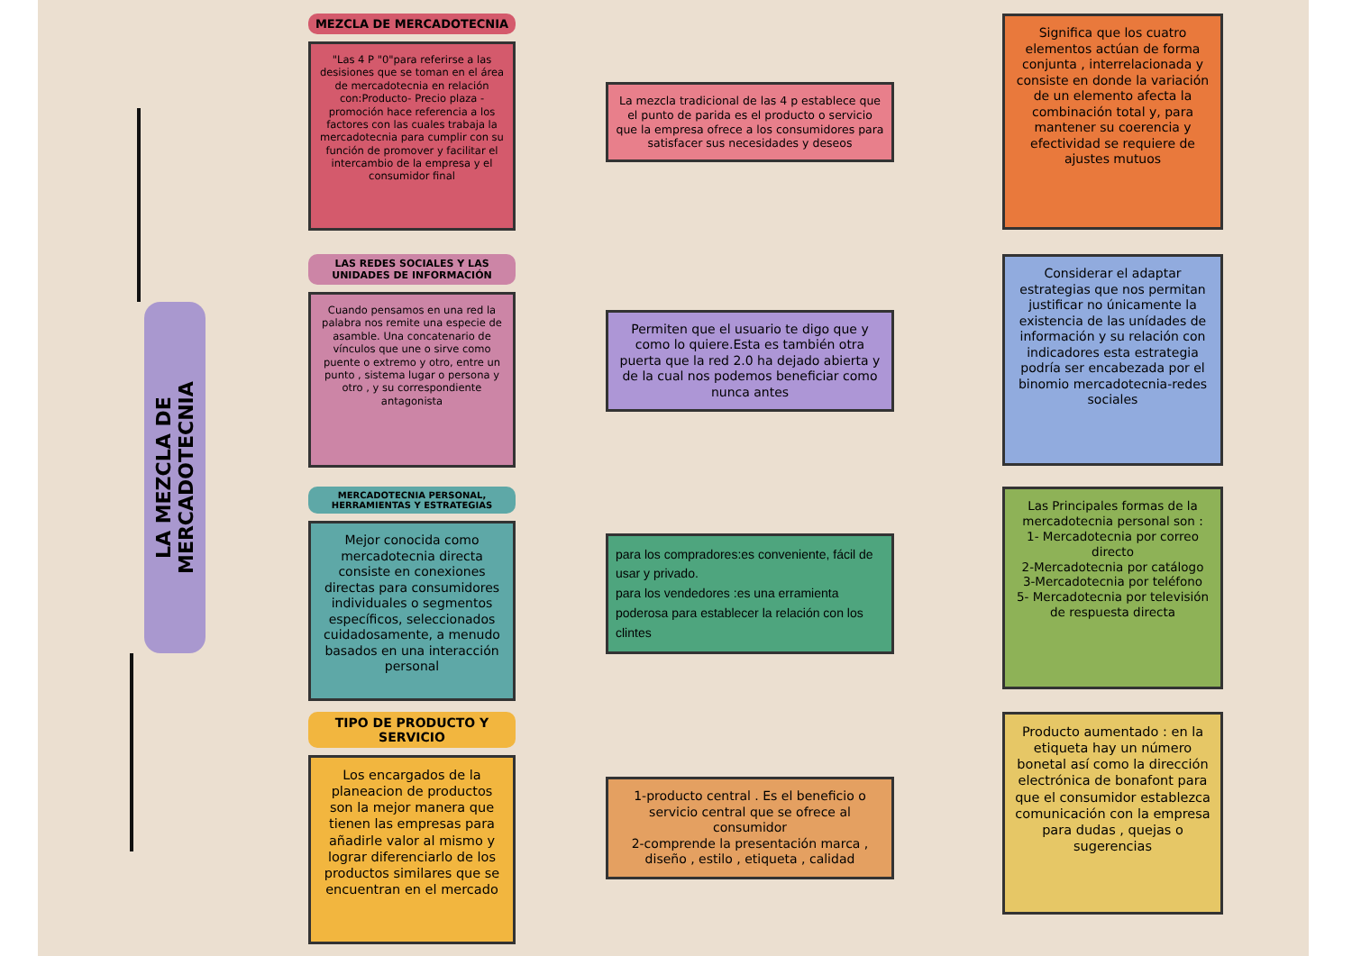LA MEZCLA DE MERCADOTECNIA
MEZCLA DE MERCADOTECNIA
"Las 4 P "0"para referirse a las desisiones que se toman en el área de mercadotecnia en relación con:Producto- Precio plaza - promoción hace referencia a los factores con las cuales trabaja la mercadotecnia para cumplir con su función de promover y facilitar el intercambio de la empresa y el consumidor final
La mezcla tradicional de las 4 p establece que el punto de parida es el producto o servicio que la empresa ofrece a los consumidores para satisfacer sus necesidades y deseos
Significa que los cuatro elementos actúan de forma conjunta , interrelacionada y consiste en donde la variación de un elemento afecta la combinación total y, para mantener su coerencia y efectividad se requiere de ajustes mutuos
LAS REDES SOCIALES Y LAS UNIDADES DE INFORMACIÓN
Cuando pensamos en una red la palabra nos remite una especie de asamble. Una concatenario de vínculos que une o sirve como puente o extremo y otro, entre un punto , sistema lugar o persona y otro , y su correspondiente antagonista
Permiten que el usuario te digo que y como lo quiere.Esta es también otra puerta que la red 2.0 ha dejado abierta y de la cual nos podemos beneficiar como nunca antes
Considerar el adaptar estrategias que nos permitan justificar no únicamente la existencia de las unídades de información y su relación con indicadores esta estrategia podría ser encabezada por el binomio mercadotecnia-redes sociales
MERCADOTECNIA PERSONAL, HERRAMIENTAS Y ESTRATEGIAS
Mejor conocida como mercadotecnia directa consiste en conexiones directas para consumidores individuales o segmentos específicos, seleccionados cuidadosamente, a menudo basados en una interacción personal
para los compradores:es conveniente, fácil de usar y privado.
para los vendedores :es una erramienta poderosa para establecer la relación con los clintes
Las Principales formas de la mercadotecnia personal son :
1- Mercadotecnia por correo directo
2-Mercadotecnia por catálogo
3-Mercadotecnia por teléfono
5- Mercadotecnia por televisión de respuesta directa
TIPO DE PRODUCTO Y SERVICIO
Los encargados de la planeacion de productos son la mejor manera que tienen las empresas para añadirle valor al mismo y lograr diferenciarlo de los productos similares que se encuentran en el mercado
1-producto central . Es el beneficio o servicio central que se ofrece al consumidor
2-comprende la presentación marca , diseño , estilo , etiqueta , calidad
Producto aumentado : en la etiqueta hay un número bonetal así como la dirección electrónica de bonafont para que el consumidor establezca comunicación con la empresa para dudas , quejas o sugerencias